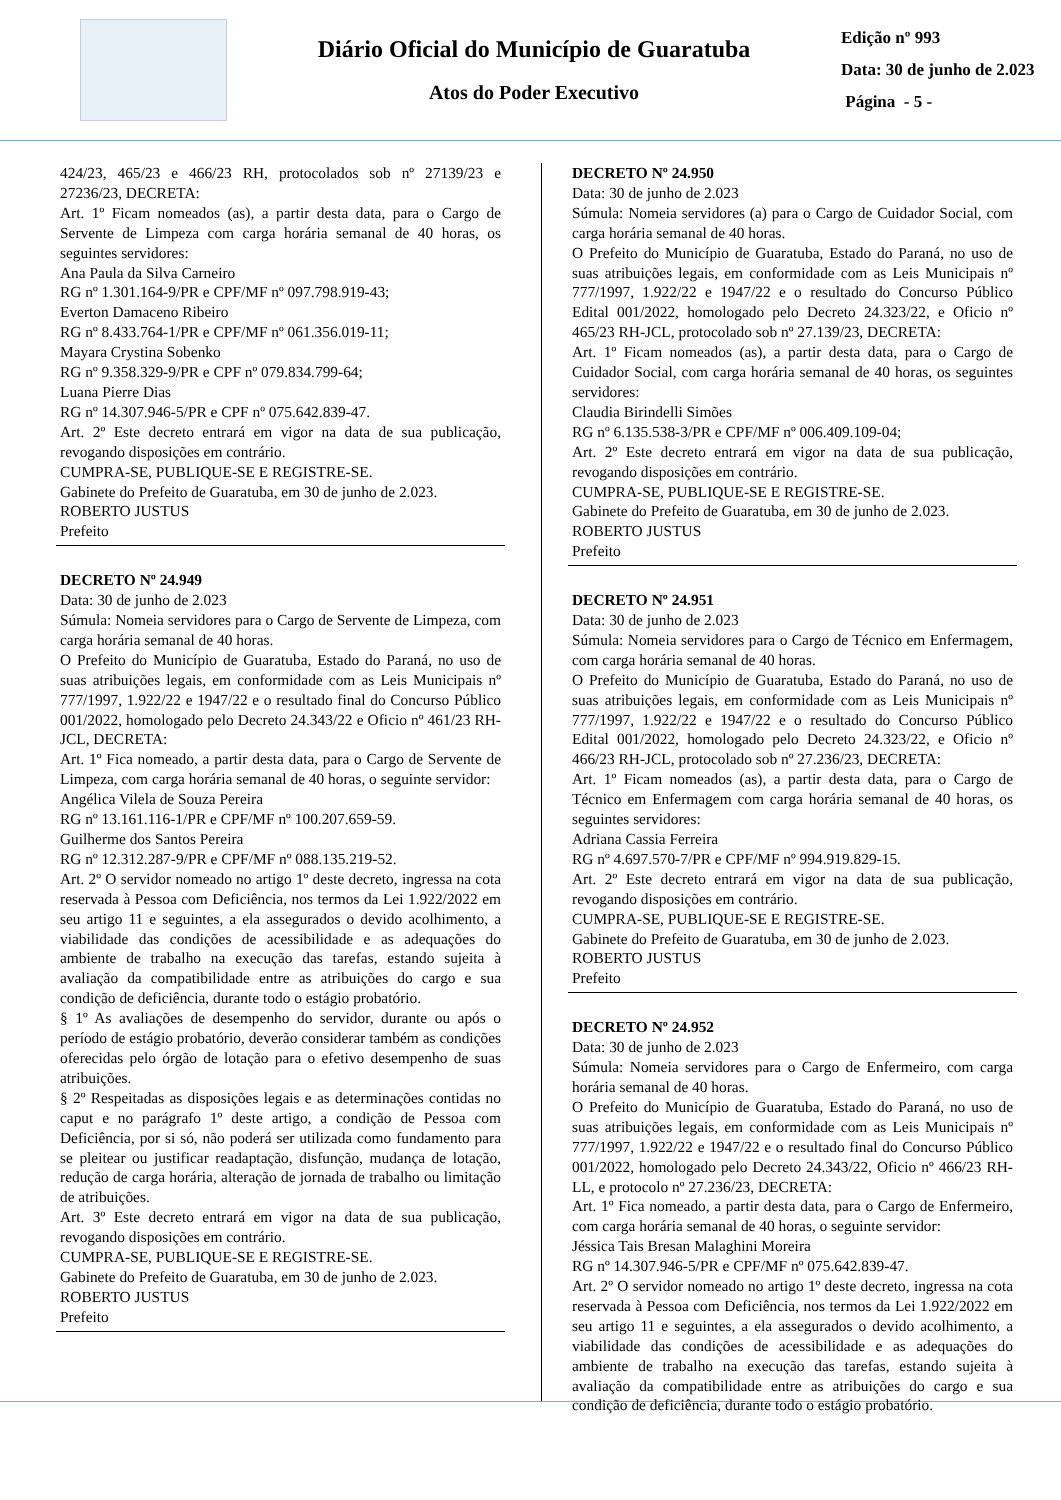Diário Oficial do Município de Guaratuba
Atos do Poder Executivo
Edição nº 993
Data: 30 de junho de 2.023
Página - 5 -
424/23, 465/23 e 466/23 RH, protocolados sob nº 27139/23 e 27236/23, DECRETA:
Art. 1º Ficam nomeados (as), a partir desta data, para o Cargo de Servente de Limpeza com carga horária semanal de 40 horas, os seguintes servidores:
Ana Paula da Silva Carneiro
RG nº 1.301.164-9/PR e CPF/MF nº 097.798.919-43;
Everton Damaceno Ribeiro
RG nº 8.433.764-1/PR e CPF/MF nº 061.356.019-11;
Mayara Crystina Sobenko
RG nº 9.358.329-9/PR e CPF nº 079.834.799-64;
Luana Pierre Dias
RG nº 14.307.946-5/PR e CPF nº 075.642.839-47.
Art. 2º Este decreto entrará em vigor na data de sua publicação, revogando disposições em contrário.
CUMPRA-SE, PUBLIQUE-SE E REGISTRE-SE.
Gabinete do Prefeito de Guaratuba, em 30 de junho de 2.023.
ROBERTO JUSTUS
Prefeito
DECRETO Nº 24.949
Data: 30 de junho de 2.023
Súmula: Nomeia servidores para o Cargo de Servente de Limpeza, com carga horária semanal de 40 horas.
O Prefeito do Município de Guaratuba, Estado do Paraná, no uso de suas atribuições legais, em conformidade com as Leis Municipais nº 777/1997, 1.922/22 e 1947/22 e o resultado final do Concurso Público 001/2022, homologado pelo Decreto 24.343/22 e Oficio nº 461/23 RH-JCL, DECRETA:
Art. 1º Fica nomeado, a partir desta data, para o Cargo de Servente de Limpeza, com carga horária semanal de 40 horas, o seguinte servidor:
Angélica Vilela de Souza Pereira
RG nº 13.161.116-1/PR e CPF/MF nº 100.207.659-59.
Guilherme dos Santos Pereira
RG nº 12.312.287-9/PR e CPF/MF nº 088.135.219-52.
Art. 2º O servidor nomeado no artigo 1º deste decreto, ingressa na cota reservada à Pessoa com Deficiência, nos termos da Lei 1.922/2022 em seu artigo 11 e seguintes, a ela assegurados o devido acolhimento, a viabilidade das condições de acessibilidade e as adequações do ambiente de trabalho na execução das tarefas, estando sujeita à avaliação da compatibilidade entre as atribuições do cargo e sua condição de deficiência, durante todo o estágio probatório.
§ 1º As avaliações de desempenho do servidor, durante ou após o período de estágio probatório, deverão considerar também as condições oferecidas pelo órgão de lotação para o efetivo desempenho de suas atribuições.
§ 2º Respeitadas as disposições legais e as determinações contidas no caput e no parágrafo 1º deste artigo, a condição de Pessoa com Deficiência, por si só, não poderá ser utilizada como fundamento para se pleitear ou justificar readaptação, disfunção, mudança de lotação, redução de carga horária, alteração de jornada de trabalho ou limitação de atribuições.
Art. 3º Este decreto entrará em vigor na data de sua publicação, revogando disposições em contrário.
CUMPRA-SE, PUBLIQUE-SE E REGISTRE-SE.
Gabinete do Prefeito de Guaratuba, em 30 de junho de 2.023.
ROBERTO JUSTUS
Prefeito
DECRETO Nº 24.950
Data: 30 de junho de 2.023
Súmula: Nomeia servidores (a) para o Cargo de Cuidador Social, com carga horária semanal de 40 horas.
O Prefeito do Município de Guaratuba, Estado do Paraná, no uso de suas atribuições legais, em conformidade com as Leis Municipais nº 777/1997, 1.922/22 e 1947/22 e o resultado do Concurso Público Edital 001/2022, homologado pelo Decreto 24.323/22, e Oficio nº 465/23 RH-JCL, protocolado sob nº 27.139/23, DECRETA:
Art. 1º Ficam nomeados (as), a partir desta data, para o Cargo de Cuidador Social, com carga horária semanal de 40 horas, os seguintes servidores:
Claudia Birindelli Simões
RG nº 6.135.538-3/PR e CPF/MF nº 006.409.109-04;
Art. 2º Este decreto entrará em vigor na data de sua publicação, revogando disposições em contrário.
CUMPRA-SE, PUBLIQUE-SE E REGISTRE-SE.
Gabinete do Prefeito de Guaratuba, em 30 de junho de 2.023.
ROBERTO JUSTUS
Prefeito
DECRETO Nº 24.951
Data: 30 de junho de 2.023
Súmula: Nomeia servidores para o Cargo de Técnico em Enfermagem, com carga horária semanal de 40 horas.
O Prefeito do Município de Guaratuba, Estado do Paraná, no uso de suas atribuições legais, em conformidade com as Leis Municipais nº 777/1997, 1.922/22 e 1947/22 e o resultado do Concurso Público Edital 001/2022, homologado pelo Decreto 24.323/22, e Oficio nº 466/23 RH-JCL, protocolado sob nº 27.236/23, DECRETA:
Art. 1º Ficam nomeados (as), a partir desta data, para o Cargo de Técnico em Enfermagem com carga horária semanal de 40 horas, os seguintes servidores:
Adriana Cassia Ferreira
RG nº 4.697.570-7/PR e CPF/MF nº 994.919.829-15.
Art. 2º Este decreto entrará em vigor na data de sua publicação, revogando disposições em contrário.
CUMPRA-SE, PUBLIQUE-SE E REGISTRE-SE.
Gabinete do Prefeito de Guaratuba, em 30 de junho de 2.023.
ROBERTO JUSTUS
Prefeito
DECRETO Nº 24.952
Data: 30 de junho de 2.023
Súmula: Nomeia servidores para o Cargo de Enfermeiro, com carga horária semanal de 40 horas.
O Prefeito do Município de Guaratuba, Estado do Paraná, no uso de suas atribuições legais, em conformidade com as Leis Municipais nº 777/1997, 1.922/22 e 1947/22 e o resultado final do Concurso Público 001/2022, homologado pelo Decreto 24.343/22, Oficio nº 466/23 RH-LL, e protocolo nº 27.236/23, DECRETA:
Art. 1º Fica nomeado, a partir desta data, para o Cargo de Enfermeiro, com carga horária semanal de 40 horas, o seguinte servidor:
Jéssica Tais Bresan Malaghini Moreira
RG nº 14.307.946-5/PR e CPF/MF nº 075.642.839-47.
Art. 2º O servidor nomeado no artigo 1º deste decreto, ingressa na cota reservada à Pessoa com Deficiência, nos termos da Lei 1.922/2022 em seu artigo 11 e seguintes, a ela assegurados o devido acolhimento, a viabilidade das condições de acessibilidade e as adequações do ambiente de trabalho na execução das tarefas, estando sujeita à avaliação da compatibilidade entre as atribuições do cargo e sua condição de deficiência, durante todo o estágio probatório.